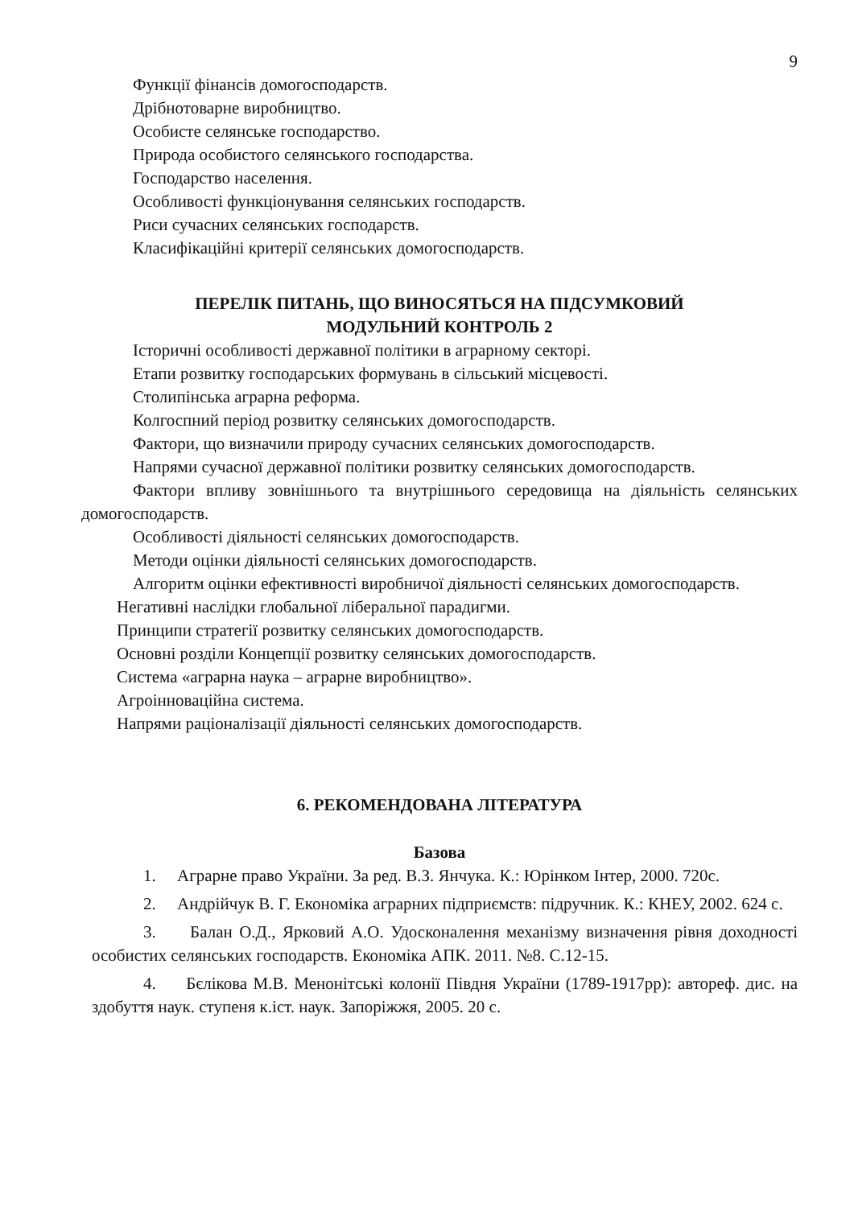9
Функції фінансів домогосподарств.
Дрібнотоварне виробництво.
Особисте селянське господарство.
Природа особистого селянського господарства.
Господарство населення.
Особливості функціонування селянських господарств.
Риси сучасних селянських господарств.
Класифікаційні критерії селянських домогосподарств.
ПЕРЕЛІК ПИТАНЬ, ЩО ВИНОСЯТЬСЯ НА ПІДСУМКОВИЙ
МОДУЛЬНИЙ КОНТРОЛЬ 2
Історичні особливості державної політики в аграрному секторі.
Етапи розвитку господарських формувань в сільський місцевості.
Столипінська аграрна реформа.
Колгоспний період розвитку селянських домогосподарств.
Фактори, що визначили природу сучасних селянських домогосподарств.
Напрями сучасної державної політики розвитку селянських домогосподарств.
Фактори впливу зовнішнього та внутрішнього середовища на діяльність селянських домогосподарств.
Особливості діяльності селянських домогосподарств.
Методи оцінки діяльності селянських домогосподарств.
Алгоритм оцінки ефективності виробничої діяльності селянських домогосподарств.
Негативні наслідки глобальної ліберальної парадигми.
Принципи стратегії розвитку селянських домогосподарств.
Основні розділи Концепції розвитку селянських домогосподарств.
Система «аграрна наука – аграрне виробництво».
Агроінноваційна система.
Напрями раціоналізації діяльності селянських домогосподарств.
6. РЕКОМЕНДОВАНА ЛІТЕРАТУРА
Базова
1. Аграрне право України. За ред. В.З. Янчука. К.: Юрінком Інтер, 2000. 720с.
2. Андрійчук В. Г. Економіка аграрних підприємств: підручник. К.: КНЕУ, 2002. 624 с.
3. Балан О.Д., Ярковий А.О. Удосконалення механізму визначення рівня доходності особистих селянських господарств. Економіка АПК. 2011. №8. С.12-15.
4. Бєлікова М.В. Менонітські колонії Півдня України (1789-1917рр): автореф. дис. на здобуття наук. ступеня к.іст. наук. Запоріжжя, 2005. 20 с.